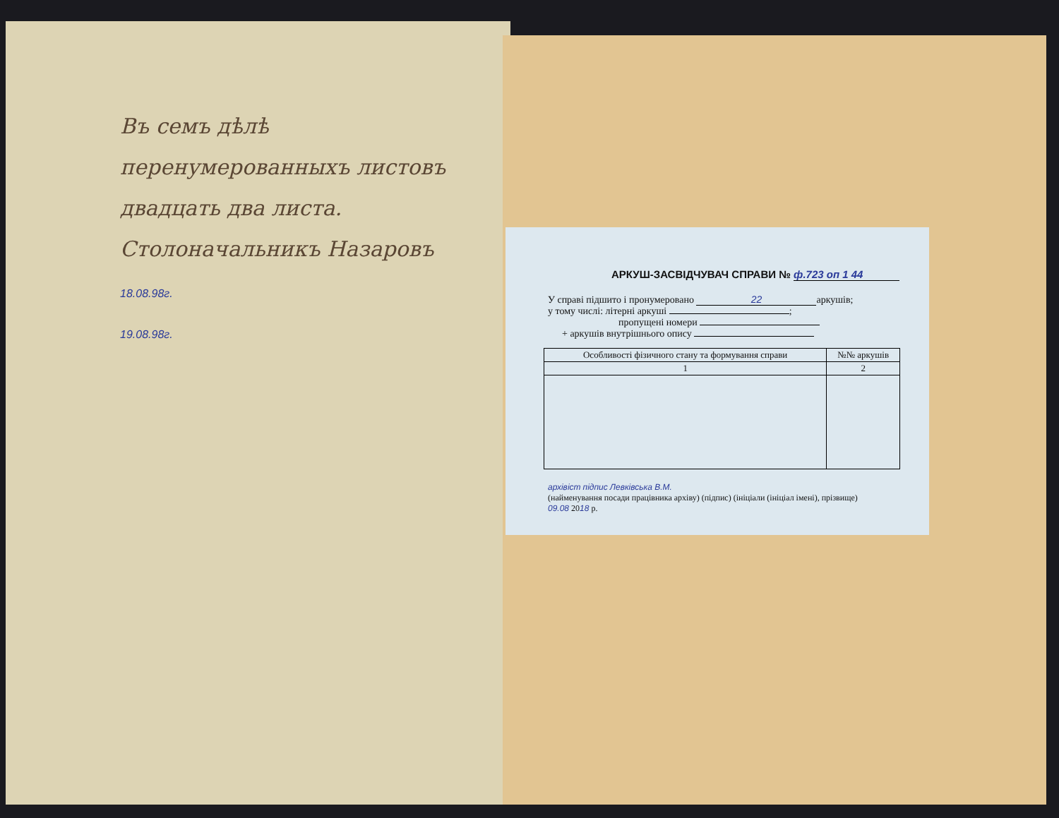Въ семъ дѣлѣ перенумерованныхъ листовъ двадцать два листа.
Столоначальникъ Назаровъ
18.08.98г.
19.08.98г.
АРКУШ-ЗАСВІДЧУВАЧ СПРАВИ № ф.723 оп 1 44
У справі підшито і пронумеровано 22 аркушів;
у тому числі: літерні аркуші ;
пропущені номери
+ аркушів внутрішнього опису
| Особливості фізичного стану та формування справи | №№ аркушів |
| --- | --- |
| 1 | 2 |
архівіст підпис Левківська В.М.
(найменування посади працівника архіву) (підпис) (ініціали (ініціал імені), прізвище)
09.08 2018 р.